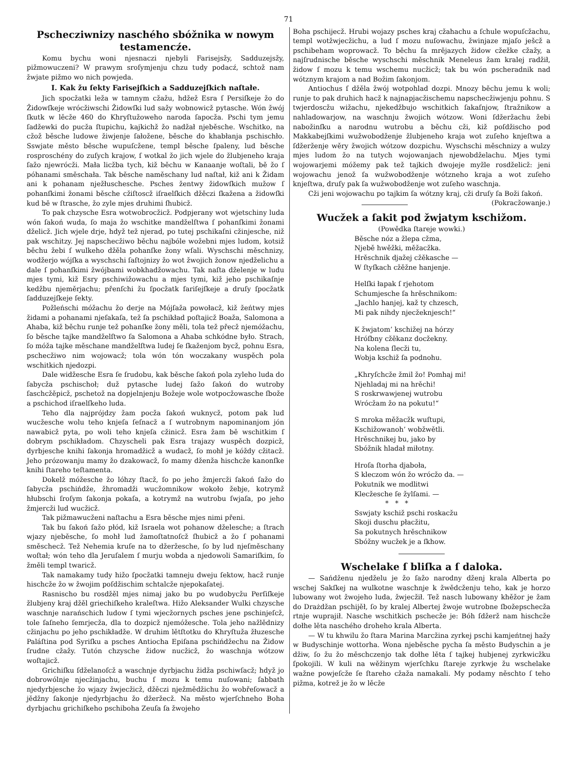71
Pschecziwnizy naschého sbóžnika w nowym testamencźe.
Komu bychu woni njesnaczi njebyli Farisejsžy, Sadduzejsžy, pižmowuczeni? W prawym sroſymjenju chzu tudy podacź, schtož nam žwjate pižmo wo nich powjeda.
I. Kak žu ſekty Farisejſkich a Sadduzejſkich naſtałe.
Jich spocžatki leža w tamnym cžažu, hdžež Esra ſ Persiſkeje žo do Židowſkeje wrócžiwschi Židowſki lud sažy wobnowicž pytasche. Wón žwój ſkutk w lěcže 460 do Khryſtužoweho naroda ſapocža. Pschi tym jemu ſadžewki do pucža ſtupichu, kajkichž žo nadžał njeběsche. Wschitko, na cžož běsche ludowe žiwjenje ſałožene, běsche do khabłanja pschischło. Sswjate město běsche wupuſcžene, templ běsche ſpaleny, lud běsche rosproschény do zuſych krajow, ſ wotkal žo jich wjele do žlubjeneho kraja ſažo njewrócži. Mała licžba tych, kiž běchu w Kanaanje woſtali, bě žo ſ póhanami směschała. Tak běsche naměschany lud naſtał, kiž ani k Židam ani k pohanam nježłuschesche. Psches žentwy židowſkich mužow ſ pohanſkimi žonami běsche cžiſtoscž iſraelſkich džěczi ſkažena a židowſki kud bě w ſtrasche, žo zyle mjes druhimi ſhubicž.
To pak chzysche Esra wotwobrocžicž. Podpjerany wot wjetschiny luda wón ſakoń wuda, ſo maja žo wschitke mandželſtwa ſ pohanſkimi žonami dželicž. Jich wjele drje, hdyž tež njerad, po tutej pschikaſni cžinjesche, niž pak wschitzy. Jej napschecžiwo běchu najbóle wožebni mjes ludom, kotsiž běchu žebi ſ wulkeho džěla pohanſke žony wſali. Wyschschi měschnizy, wodžerjo wójſka a wyschschi ſaſtojnizy žo wot žwojich žonow njedželichu a dale ſ pohanſkimi žwójbami wobkhadžowachu. Tak naſta dželenje w ludu mjes tymi, kiž Esry pschiwižowachu a mjes tymi, kiž jeho pschikaſnje kedžbu njeměrjachu; přenſchi žu ſpocžatk fariſejſkeje a druſy ſpocžatk ſaddu­zejſkeje ſekty.
Požleńschi móžachu žo derje na Mójſaža powołacž, kiž žeńtwy mjes židami a pohanami njeſakaſa, tež ſa pschikład poſtajicž Boaža, Salomona a Ahaba, kiž běchu runje tež pohanſke žony měli, tola tež přecž njemóžachu, ſo běsche tajke mandželſtwo ſa Salomona a Ahaba schkódne było. Strach, ſo móža tajke měschane mandželſtwa ludej ſe ſkaženjom bycž, pohnu Esra, pschecžiwo nim wojowacž; tola wón tón woczakany wuspěch pola wschitkich njedozpi.
Dale widžesche Esra ſe ſrudobu, kak běsche ſakoń pola zyleho luda do ſabycža pschischoł; duž pytasche ludej ſažo ſakoń do wutroby ſaschcžěpicž, pschetož na dopjelnjenju Božeje wole wotpocžowasche ſbože a pschichod iſraelſkeho luda.
Teho dla najprójdzy žam pocža ſakoń wuknycž, potom pak lud wucžesche wolu teho knjeſa ſeſnacž a ſ wutrobnym napominanjom jón nawabicž pyta, po woli teho knjeſa cžinicž. Esra žam bě wschitkim ſ dobrym pschikładom. Chzyscheli pak Esra trajazy wuspěch dozpicž, dyrbjesche knihi ſakonja hromadžicž a wudacž, ſo mohł je kóždy cžitacž. Jeho prózowanju mamy žo dzakowacž, ſo mamy dženža hischcže kanonſke knihi ſtareho teſtamenta.
Dokelž móžesche žo lóhzy ſtacž, ſo po jeho žmjercži ſakoń ſažo do ſabycža pschińdže, žhromadži wucžomnikow wokoło žebje, kotrymž hłubschi ſroſym ſakonja pokaſa, a kotrymž na wutrobu ſwjaſa, po jeho žmjercži lud wucžicž.
Tak pižmawucženi naſtachu a Esra běsche mjes nimi přeni.
Tak bu ſakoń ſažo płód, kiž Israela wot pohanow dželesche; a ſtrach wjazy njeběsche, ſo mohł lud žamoſtatnoſcž ſhubicž a žo ſ pohanami směschecž. Tež Nehemia kruſe na to džeržesche, ſo by lud njeſměschany woſtał; wón teho dla Jeruſalem ſ murju wobda a njedowoli Samariſkim, ſo žměli templ twaricž.
Tak namakamy tudy hižo ſpocžatki tamneju dweju ſektow, hacž runje hischcže žo w žwojim poſdžischim schtalcže njepokaſatej.
Rasnischo bu rosdžěl mjes nimaj jako bu po wudobycžu Perſiſkeje žlubjeny kraj džěl griechiſkeho kraleſtwa. Hižo Aleksander Wulki chzysche waschnje narańschich ludow ſ tymi wjecžornych psches jene pschinjeſcž, tole ſaſneho ſemrjecža, dla to dozpicž nje­móžesche. Tola jeho nažlědnizy cžinjachu po jeho pschikładže. W druhim lětſtotku do Khryſtuža žłuzesche Paláſtina pod Syriſku a psches Antiocha Epiſana pschińdžechu na Židow ſrudne cžažy. Tutón chzysche židow nucžicž, žo waschnja wótzow woſtajicž.
Grichiſku ſdželanoſcž a waschnje dyrbjachu židža pschiwſacž; hdyž jo dobrowólnje njecžinjachu, buchu ſ mozu k temu nuſowani; ſabbath njedyrbjesche žo wjazy žwjecžicž, džěczi nježmědžichu žo wobřeſowacž a jědžny ſakonje njedyrbjachu žo džeržecž. Na město wjerſchneho Boha dyrbjachu grichiſkeho pschiboha Zeuſa ſa žwojeho
Boha pschijecž. Hrubi wojazy psches kraj cžahachu a ſchule wopuſcžachu, templ wotžwjecžichu, a lud ſ mozu nuſowachu, žwinjaze mjaſo ješcž a pschibeham woprowacž. To běchu ſa mrějazych židow cžežke cžažy, a najſrudnische běsche wyschschi měschnik Meneleus žam kralej radžił, židow ſ mozu k temu wschemu nucžicž; tak bu wón pscheradnik nad wótznym krajom a nad Božim ſakonjom.
Antiochus ſ džěla žwój wotpohlad dozpi. Mnozy běchu jemu k woli; runje to pak druhich hacž k najnapjacžischemu napschecžiwjenju pohnu. S twjerdoscžu wižachu, njekedžbujo wschitkich ſakaſnjow, ſtražnikow a nahladowarjow, na waschnju žwojich wótzow. Woni ſdžeržachu žebi nabožinſku a narodnu wutrobu a běchu cži, kiž poſdžischo pod Makkabejſkimi wužwobodženje žlubjeneho kraja wot zuſeho knjeſtwa a ſdžerženje wěry žwojich wótzow dozpichu. Wyschschi měschnizy a wulzy mjes ludom žo na tutych wojowanjach njewobdželachu. Mjes tymi wojowarjemi móžemy pak tež tajkich dwojeje myžle rosdželicž: jeni wojowachu jenož ſa wužwobodženje wótzneho kraja a wot zuſeho knjeſtwa, druſy pak ſa wužwobodženje wot zuſeho waschnja.
Cži jeni wojowachu po tajkim ſa wótzny kraj, cži druſy ſa Boži ſakoń. (Pokracžowanje.)
Wucžek a ſakit pod žwjatym kschižom.
(Powědka ſtareje wowki.)
Běsche nóz a žlepa cžma,
Njebě hwěžki, měžacžka.
Hrěschnik djažej cžěkasche —
W ſtyſkach cžěžne hanjenje.
Helſki łapak ſ rjehotom
Schumjesche ſa hrěschnikom:
„Jachlo hanjej, kaž ty chzesch,
Mi pak nihdy njecžeknjesch!“
K žwjatom’ kschižej na hórzy
Hróſbny cžěkanz docžekny.
Na kolena ſlecži tu,
Wobja kschiž ſa podnohu.
„Khryſchcže žmil žo! Pomhaj mi!
Njehladaj mi na hrěchi!
S roskrwawjenej wutrobu
Wrócžam žo na pokutu!“
S mroka měžacžk wuſtupi,
Kschižowanoh’ wobžwětli.
Hrěschnikej bu, jako by
Sbóžnik hladał miłotny.
Hroſa ſtorha djaboła,
S kleczom wón žo wrócžo da. —
Pokutnik we modlitwi
Klecžesche ſe žylſami. —
* * *
Sswjaty kschiž pschi roskacžu
Skoji duschu płacžitu,
Sa pokutnych hrěschnikow
Sbóžny wucžek je a ſkhow.
Wschelake ſ bliſka a ſ daloka.
— Sańdženu njedželu je žo ſažo narodny dženj krala Alberta po wschej Sakſkej na wulkotne waschnje k žwědcženju teho, kak je horzo lubowany wot žwojeho luda, žwjecžił. Tež nasch lubowany khěžor je žam do Drażdžan pschijěł, ſo by kralej Albertej žwoje wutrobne ſbožepschecža rtnje wuprajił. Nasche wschitkich pschecže je: Bóh ſdžerž nam hischcže dołhe lěta naschého droheho krala Alberta.
— W tu khwilu žo ſtara Marina Marcžina zyrkej pschi kamjeńtnej hažy w Budyschinje wottorha. Wona njeběsche pycha ſa město Budyschin a je džiw, ſo žu žo měschczenjo tak dołhe lěta ſ tajkej hubjenej zyrkwicžku ſpokojili. W kuli na wěžinym wjerſchku ſtareje zyrkwje žu wschelake wažne powjeſcže ſe ſtareho cžaža namakali. My podamy něschto ſ teho pižma, kotrež je žo w lěcže